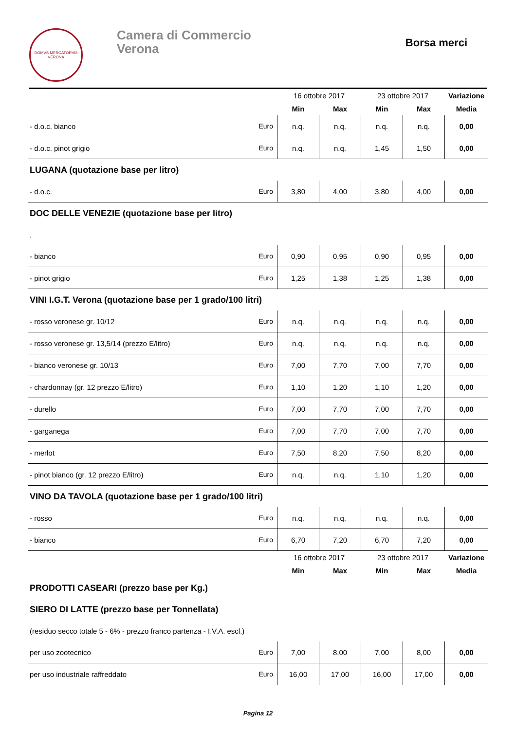DOMVS MERCATORVM
VERONA
Camera di Commercio
Verona
Borsa merci
| | | 16 ottobre 2017 | | 23 ottobre 2017 | | Variazione |
| | | Min | Max | Min | Max | Media |
| - d.o.c. bianco | Euro | n.q. | n.q. | n.q. | n.q. | 0,00 |
| - d.o.c. pinot grigio | Euro | n.q. | n.q. | 1,45 | 1,50 | 0,00 |
| LUGANA (quotazione base per litro) | | | | | | |
| - d.o.c. | Euro | 3,80 | 4,00 | 3,80 | 4,00 | 0,00 |
| DOC DELLE VENEZIE (quotazione base per litro) | | | | | | |
| . | | | | | | |
| - bianco | Euro | 0,90 | 0,95 | 0,90 | 0,95 | 0,00 |
| - pinot grigio | Euro | 1,25 | 1,38 | 1,25 | 1,38 | 0,00 |
| VINI I.G.T. Verona (quotazione base per 1 grado/100 litri) | | | | | | |
| - rosso veronese gr. 10/12 | Euro | n.q. | n.q. | n.q. | n.q. | 0,00 |
| - rosso veronese gr. 13,5/14 (prezzo E/litro) | Euro | n.q. | n.q. | n.q. | n.q. | 0,00 |
| - bianco veronese gr. 10/13 | Euro | 7,00 | 7,70 | 7,00 | 7,70 | 0,00 |
| - chardonnay (gr. 12 prezzo E/litro) | Euro | 1,10 | 1,20 | 1,10 | 1,20 | 0,00 |
| - durello | Euro | 7,00 | 7,70 | 7,00 | 7,70 | 0,00 |
| - garganega | Euro | 7,00 | 7,70 | 7,00 | 7,70 | 0,00 |
| - merlot | Euro | 7,50 | 8,20 | 7,50 | 8,20 | 0,00 |
| - pinot bianco (gr. 12 prezzo E/litro) | Euro | n.q. | n.q. | 1,10 | 1,20 | 0,00 |
| VINO DA TAVOLA (quotazione base per 1 grado/100 litri) | | | | | | |
| - rosso | Euro | n.q. | n.q. | n.q. | n.q. | 0,00 |
| - bianco | Euro | 6,70 | 7,20 | 6,70 | 7,20 | 0,00 |
| | | 16 ottobre 2017 | | 23 ottobre 2017 | | Variazione |
| | | Min | Max | Min | Max | Media |
| PRODOTTI CASEARI (prezzo base per Kg.) | | | | | | |
| SIERO DI LATTE (prezzo base per Tonnellata) | | | | | | |
| (residuo secco totale 5 - 6% - prezzo franco partenza - I.V.A. escl.) | | | | | | |
| per uso zootecnico | Euro | 7,00 | 8,00 | 7,00 | 8,00 | 0,00 |
| per uso industriale raffreddato | Euro | 16,00 | 17,00 | 16,00 | 17,00 | 0,00 |
Pagina 12